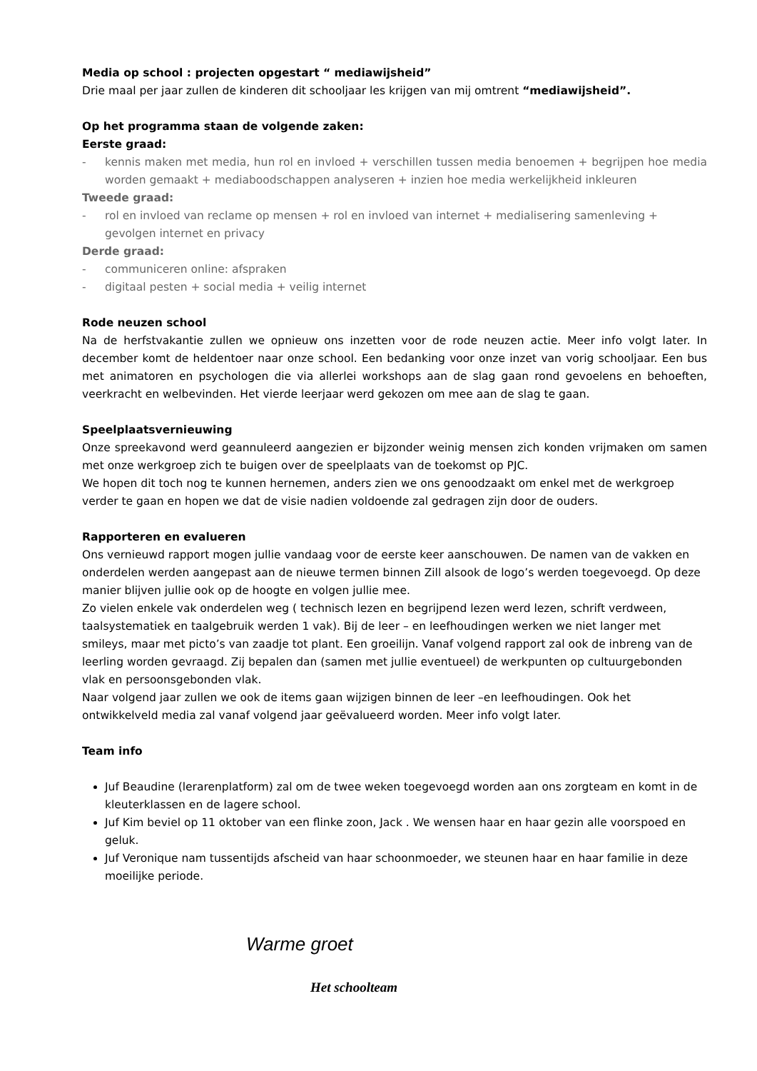Media op school : projecten opgestart “ mediawijsheid”
Drie maal per jaar zullen de kinderen dit schooljaar les krijgen van mij omtrent “mediawijsheid”.
Op het programma staan de volgende zaken:
Eerste graad:
- kennis maken met media, hun rol en invloed + verschillen tussen media benoemen + begrijpen hoe media worden gemaakt + mediaboodschappen analyseren + inzien hoe media werkelijkheid inkleuren
Tweede graad:
- rol en invloed van reclame op mensen + rol en invloed van internet + medialisering samenleving + gevolgen internet en privacy
Derde graad:
- communiceren online: afspraken
- digitaal pesten + social media + veilig internet
Rode neuzen school
Na de herfstvakantie zullen we opnieuw ons inzetten voor de rode neuzen actie. Meer info volgt later. In december komt de heldentoer naar onze school. Een bedanking voor onze inzet van vorig schooljaar. Een bus met animatoren en psychologen die via allerlei workshops aan de slag gaan rond gevoelens en behoeften, veerkracht en welbevinden. Het vierde leerjaar werd gekozen om mee aan de slag te gaan.
Speelplaatsvernieuwing
Onze spreekavond werd geannuleerd aangezien er bijzonder weinig mensen zich konden vrijmaken om samen met onze werkgroep zich te buigen over de speelplaats van de toekomst op PJC.
We hopen dit toch nog te kunnen hernemen, anders zien we ons genoodzaakt om enkel met de werkgroep verder te gaan en hopen we dat de visie nadien voldoende zal gedragen zijn door de ouders.
Rapporteren en evalueren
Ons vernieuwd rapport mogen jullie vandaag voor de eerste keer aanschouwen. De namen van de vakken en onderdelen werden aangepast aan de nieuwe termen binnen Zill alsook de logo’s werden toegevoegd. Op deze manier blijven jullie ook op de hoogte en volgen jullie mee.
Zo vielen enkele vak onderdelen weg ( technisch lezen en begrijpend lezen werd lezen, schrift verdween, taalsystematiek en taalgebruik werden 1 vak). Bij de leer – en leefhoudingen werken we niet langer met smileys, maar met picto’s van zaadje tot plant. Een groeilijn. Vanaf volgend rapport zal ook de inbreng van de leerling worden gevraagd. Zij bepalen dan (samen met jullie eventueel) de werkpunten op cultuurgebonden vlak en persoonsgebonden vlak.
Naar volgend jaar zullen we ook de items gaan wijzigen binnen de leer –en leefhoudingen. Ook het ontwikkelveld media zal vanaf volgend jaar geëvalueerd worden. Meer info volgt later.
Team info
Juf Beaudine (lerarenplatform) zal om de twee weken toegevoegd worden aan ons zorgteam en komt in de kleuterklassen en de lagere school.
Juf Kim beviel op 11 oktober van een flinke zoon, Jack . We wensen haar en haar gezin alle voorspoed en geluk.
Juf Veronique nam tussentijds afscheid van haar schoonmoeder, we steunen haar en haar familie in deze moeilijke periode.
Warme groet
Het schoolteam